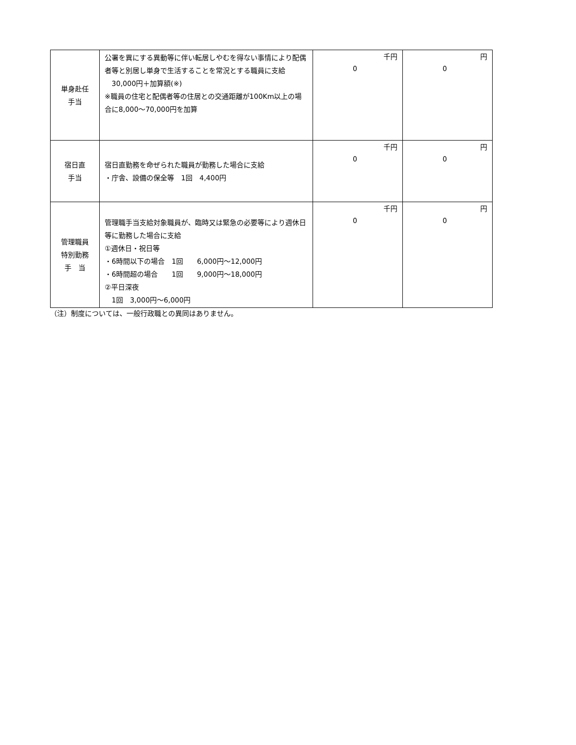| 単身赴任 手当 | 公署を異にする異動等に伴い転居しやむを得ない事情により配偶者等と別居し単身で生活することを常況とする職員に支給 30,000円＋加算額(※) ※職員の住宅と配偶者等の住居との交通距離が100Km以上の場合に8,000～70,000円を加算 | 千円 0 | 円 0 |
| 宿日直 手当 | 宿日直勤務を命ぜられた職員が勤務した場合に支給 ・庁舎、設備の保全等 1回 4,400円 | 千円 0 | 円 0 |
| 管理職員 特別勤務 手 当 | 管理職手当支給対象職員が、臨時又は緊急の必要等により週休日等に勤務した場合に支給 ①週休日・祝日等 ・6時間以下の場合 1回 6,000円～12,000円 ・6時間超の場合 1回 9,000円～18,000円 ②平日深夜 1回 3,000円～6,000円 | 千円 0 | 円 0 |
（注）制度については、一般行政職との異同はありません。